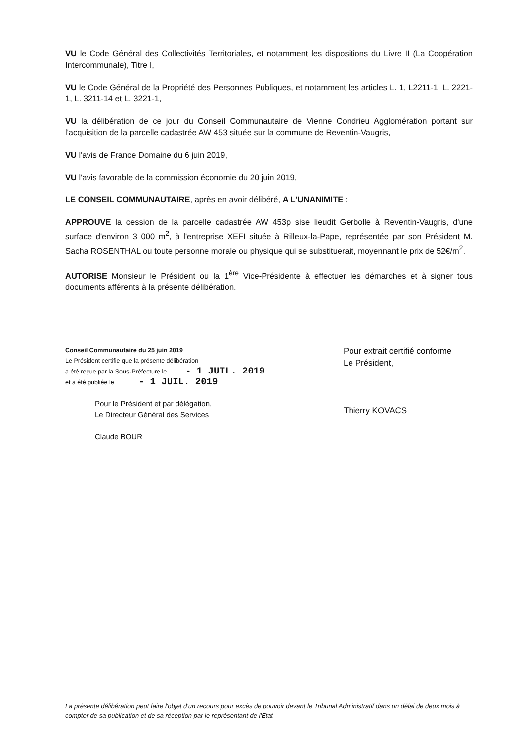VU le Code Général des Collectivités Territoriales, et notamment les dispositions du Livre II (La Coopération Intercommunale), Titre I,
VU le Code Général de la Propriété des Personnes Publiques, et notamment les articles L. 1, L2211-1, L. 2221-1, L. 3211-14 et L. 3221-1,
VU la délibération de ce jour du Conseil Communautaire de Vienne Condrieu Agglomération portant sur l'acquisition de la parcelle cadastrée AW 453 située sur la commune de Reventin-Vaugris,
VU l'avis de France Domaine du 6 juin 2019,
VU l'avis favorable de la commission économie du 20 juin 2019,
LE CONSEIL COMMUNAUTAIRE, après en avoir délibéré, A L'UNANIMITE :
APPROUVE la cession de la parcelle cadastrée AW 453p sise lieudit Gerbolle à Reventin-Vaugris, d'une surface d'environ 3 000 m<sup>2</sup>, à l'entreprise XEFI située à Rilleux-la-Pape, représentée par son Président M. Sacha ROSENTHAL ou toute personne morale ou physique qui se substituerait, moyennant le prix de 52€/m<sup>2</sup>.
AUTORISE Monsieur le Président ou la 1<sup>ère</sup> Vice-Présidente à effectuer les démarches et à signer tous documents afférents à la présente délibération.
Conseil Communautaire du 25 juin 2019
Le Président certifie que la présente délibération
a été reçue par la Sous-Préfecture le - 1 JUIL. 2019
et a été publiée le - 1 JUIL. 2019
Pour le Président et par délégation,
Le Directeur Général des Services
Claude BOUR
Pour extrait certifié conforme
Le Président,
Thierry KOVACS
La présente délibération peut faire l'objet d'un recours pour excès de pouvoir devant le Tribunal Administratif dans un délai de deux mois à compter de sa publication et de sa réception par le représentant de l'Etat